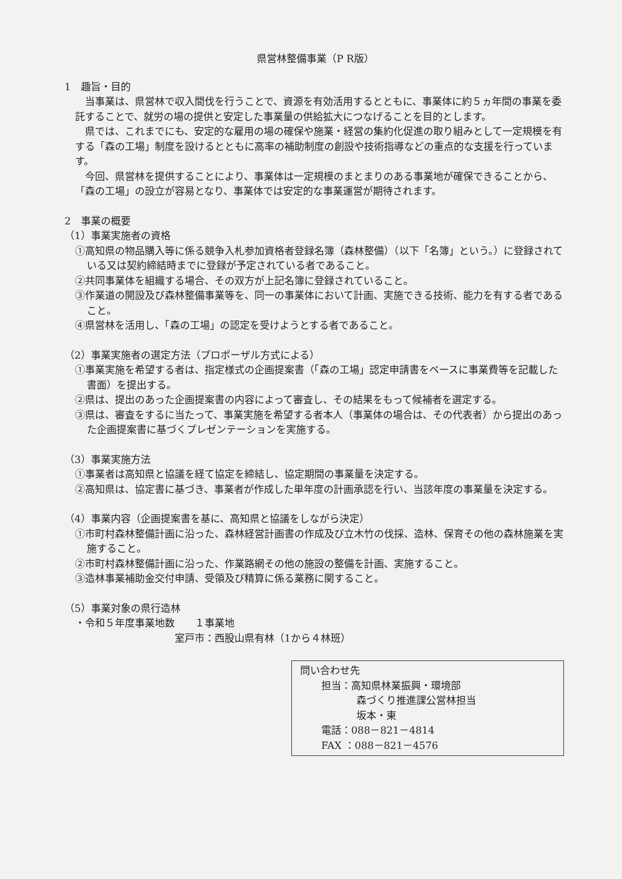県営林整備事業（P R版）
1　趣旨・目的
当事業は、県営林で収入間伐を行うことで、資源を有効活用するとともに、事業体に約５ヵ年間の事業を委託することで、就労の場の提供と安定した事業量の供給拡大につなげることを目的とします。
県では、これまでにも、安定的な雇用の場の確保や施業・経営の集約化促進の取り組みとして一定規模を有する「森の工場」制度を設けるとともに高率の補助制度の創設や技術指導などの重点的な支援を行っています。
今回、県営林を提供することにより、事業体は一定規模のまとまりのある事業地が確保できることから、「森の工場」の設立が容易となり、事業体では安定的な事業運営が期待されます。
2　事業の概要
（1）事業実施者の資格
①高知県の物品購入等に係る競争入札参加資格者登録名簿（森林整備）（以下「名簿」という。）に登録されている又は契約締結時までに登録が予定されている者であること。
②共同事業体を組織する場合、その双方が上記名簿に登録されていること。
③作業道の開設及び森林整備事業等を、同一の事業体において計画、実施できる技術、能力を有する者であること。
④県営林を活用し、「森の工場」の認定を受けようとする者であること。
（2）事業実施者の選定方法（プロポーザル方式による）
①事業実施を希望する者は、指定様式の企画提案書（「森の工場」認定申請書をベースに事業費等を記載した書面）を提出する。
②県は、提出のあった企画提案書の内容によって審査し、その結果をもって候補者を選定する。
③県は、審査をするに当たって、事業実施を希望する者本人（事業体の場合は、その代表者）から提出のあった企画提案書に基づくプレゼンテーションを実施する。
（3）事業実施方法
①事業者は高知県と協議を経て協定を締結し、協定期間の事業量を決定する。
②高知県は、協定書に基づき、事業者が作成した単年度の計画承認を行い、当該年度の事業量を決定する。
（4）事業内容（企画提案書を基に、高知県と協議をしながら決定）
①市町村森林整備計画に沿った、森林経営計画書の作成及び立木竹の伐採、造林、保育その他の森林施業を実施すること。
②市町村森林整備計画に沿った、作業路網その他の施設の整備を計画、実施すること。
③造林事業補助金交付申請、受領及び精算に係る業務に関すること。
（5）事業対象の県行造林
・令和５年度事業地数　　１事業地
室戸市：西股山県有林（1から４林班）
問い合わせ先
担当：高知県林業振興・環境部
森づくり推進課公営林担当
坂本・東
電話：088－821－4814
FAX ：088－821－4576